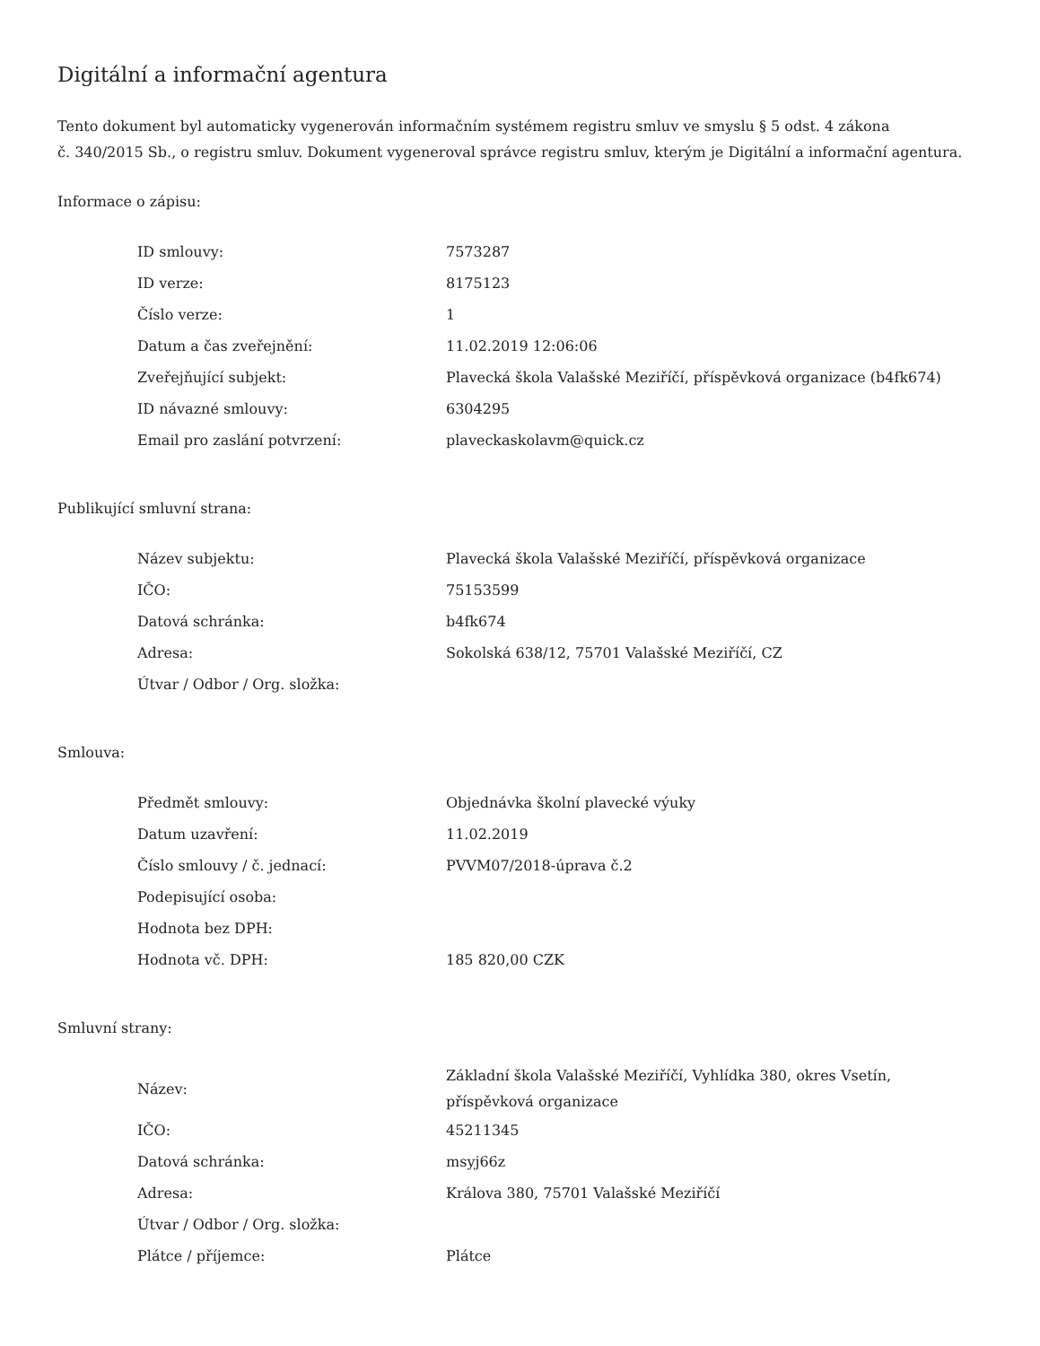Digitální a informační agentura
Tento dokument byl automaticky vygenerován informačním systémem registru smluv ve smyslu § 5 odst. 4 zákona
č. 340/2015 Sb., o registru smluv. Dokument vygeneroval správce registru smluv, kterým je Digitální a informační agentura.
Informace o zápisu:
| ID smlouvy: | 7573287 |
| ID verze: | 8175123 |
| Číslo verze: | 1 |
| Datum a čas zveřejnění: | 11.02.2019 12:06:06 |
| Zveřejňující subjekt: | Plavecká škola Valašské Meziříčí, příspěvková organizace (b4fk674) |
| ID návazné smlouvy: | 6304295 |
| Email pro zaslání potvrzení: | plaveckaskolavm@quick.cz |
Publikující smluvní strana:
| Název subjektu: | Plavecká škola Valašské Meziříčí, příspěvková organizace |
| IČO: | 75153599 |
| Datová schránka: | b4fk674 |
| Adresa: | Sokolská 638/12, 75701 Valašské Meziříčí, CZ |
| Útvar / Odbor / Org. složka: | |
Smlouva:
| Předmět smlouvy: | Objednávka školní plavecké výuky |
| Datum uzavření: | 11.02.2019 |
| Číslo smlouvy / č. jednací: | PVVM07/2018-úprava č.2 |
| Podepisující osoba: | |
| Hodnota bez DPH: | |
| Hodnota vč. DPH: | 185 820,00 CZK |
Smluvní strany:
| Název: | Základní škola Valašské Meziříčí, Vyhlídka 380, okres Vsetín, příspěvková organizace |
| IČO: | 45211345 |
| Datová schránka: | msyj66z |
| Adresa: | Králova 380, 75701 Valašské Meziříčí |
| Útvar / Odbor / Org. složka: | |
| Plátce / příjemce: | Plátce |